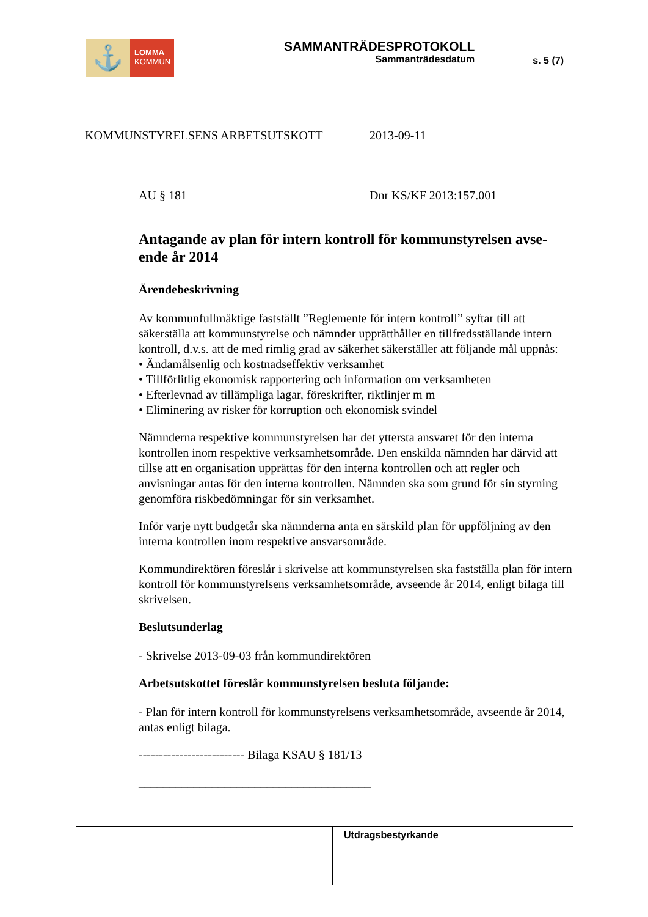⚓
LOMMA
KOMMUN
SAMMANTRÄDESPROTOKOLL
Sammanträdesdatum
s. 5 (7)
KOMMUNSTYRELSENS ARBETSUTSKOTT 2013-09-11
AU § 181 Dnr KS/KF 2013:157.001
Antagande av plan för intern kontroll för kommunstyrelsen avse-ende år 2014
Ärendebeskrivning
Av kommunfullmäktige fastställt ”Reglemente för intern kontroll” syftar till att säkerställa att kommunstyrelse och nämnder upprätthåller en tillfredsställande intern kontroll, d.v.s. att de med rimlig grad av säkerhet säkerställer att följande mål uppnås:
• Ändamålsenlig och kostnadseffektiv verksamhet
• Tillförlitlig ekonomisk rapportering och information om verksamheten
• Efterlevnad av tillämpliga lagar, föreskrifter, riktlinjer m m
• Eliminering av risker för korruption och ekonomisk svindel
Nämnderna respektive kommunstyrelsen har det yttersta ansvaret för den interna kontrollen inom respektive verksamhetsområde. Den enskilda nämnden har därvid att tillse att en organisation upprättas för den interna kontrollen och att regler och anvisningar antas för den interna kontrollen. Nämnden ska som grund för sin styrning genomföra riskbedömningar för sin verksamhet.
Inför varje nytt budgetår ska nämnderna anta en särskild plan för uppföljning av den interna kontrollen inom respektive ansvarsområde.
Kommundirektören föreslår i skrivelse att kommunstyrelsen ska fastställa plan för intern kontroll för kommunstyrelsens verksamhetsområde, avseende år 2014, enligt bilaga till skrivelsen.
Beslutsunderlag
- Skrivelse 2013-09-03 från kommundirektören
Arbetsutskottet föreslår kommunstyrelsen besluta följande:
- Plan för intern kontroll för kommunstyrelsens verksamhetsområde, avseende år 2014, antas enligt bilaga.
-------------------------- Bilaga KSAU § 181/13
______________________________________
Utdragsbestyrkande